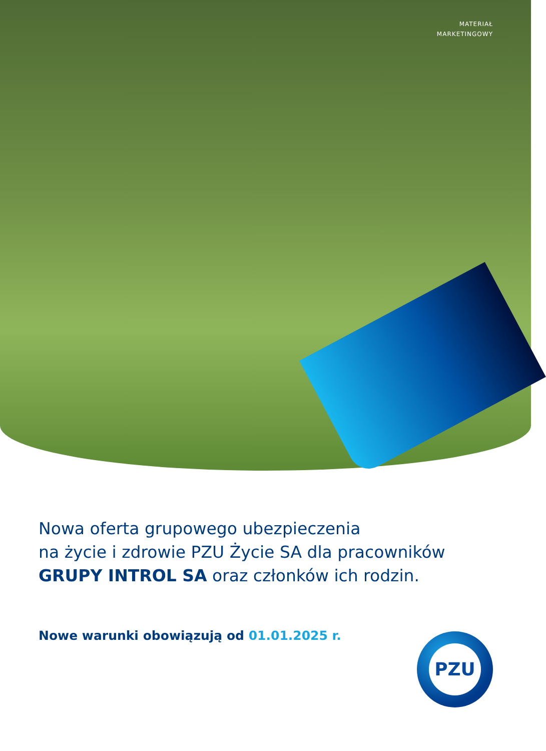MATERIAŁ
MARKETINGOWY
Nowa oferta grupowego ubezpieczenia
na życie i zdrowie PZU Życie SA dla pracowników
GRUPY INTROL SA oraz członków ich rodzin.
Nowe warunki obowiązują od 01.01.2025 r.
PZU